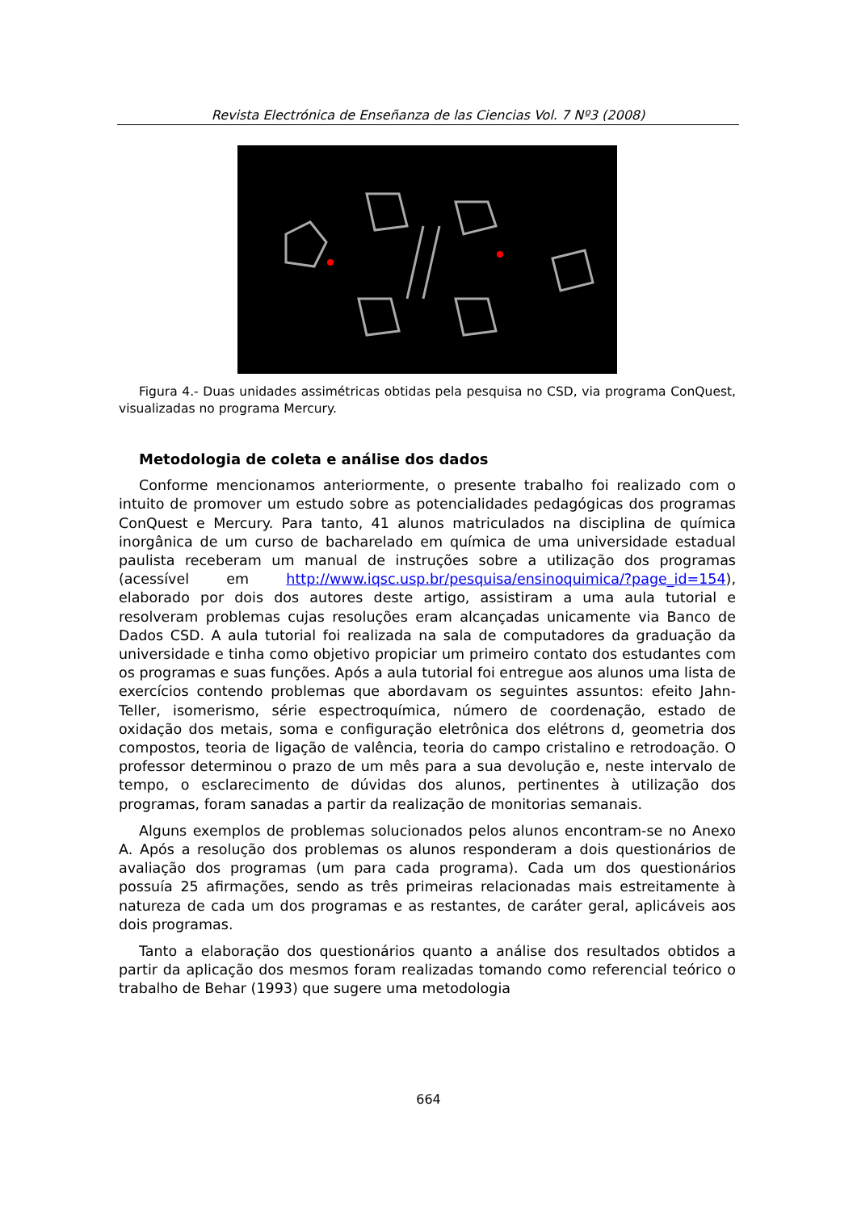Revista Electrónica de Enseñanza de las Ciencias Vol. 7 Nº3 (2008)
Figura 4.- Duas unidades assimétricas obtidas pela pesquisa no CSD, via programa ConQuest, visualizadas no programa Mercury.
Metodologia de coleta e análise dos dados
Conforme mencionamos anteriormente, o presente trabalho foi realizado com o intuito de promover um estudo sobre as potencialidades pedagógicas dos programas ConQuest e Mercury. Para tanto, 41 alunos matriculados na disciplina de química inorgânica de um curso de bacharelado em química de uma universidade estadual paulista receberam um manual de instruções sobre a utilização dos programas (acessível em http://www.iqsc.usp.br/pesquisa/ensinoquimica/?page_id=154), elaborado por dois dos autores deste artigo, assistiram a uma aula tutorial e resolveram problemas cujas resoluções eram alcançadas unicamente via Banco de Dados CSD. A aula tutorial foi realizada na sala de computadores da graduação da universidade e tinha como objetivo propiciar um primeiro contato dos estudantes com os programas e suas funções. Após a aula tutorial foi entregue aos alunos uma lista de exercícios contendo problemas que abordavam os seguintes assuntos: efeito Jahn-Teller, isomerismo, série espectroquímica, número de coordenação, estado de oxidação dos metais, soma e configuração eletrônica dos elétrons d, geometria dos compostos, teoria de ligação de valência, teoria do campo cristalino e retrodoação. O professor determinou o prazo de um mês para a sua devolução e, neste intervalo de tempo, o esclarecimento de dúvidas dos alunos, pertinentes à utilização dos programas, foram sanadas a partir da realização de monitorias semanais.
Alguns exemplos de problemas solucionados pelos alunos encontram-se no Anexo A. Após a resolução dos problemas os alunos responderam a dois questionários de avaliação dos programas (um para cada programa). Cada um dos questionários possuía 25 afirmações, sendo as três primeiras relacionadas mais estreitamente à natureza de cada um dos programas e as restantes, de caráter geral, aplicáveis aos dois programas.
Tanto a elaboração dos questionários quanto a análise dos resultados obtidos a partir da aplicação dos mesmos foram realizadas tomando como referencial teórico o trabalho de Behar (1993) que sugere uma metodologia
664